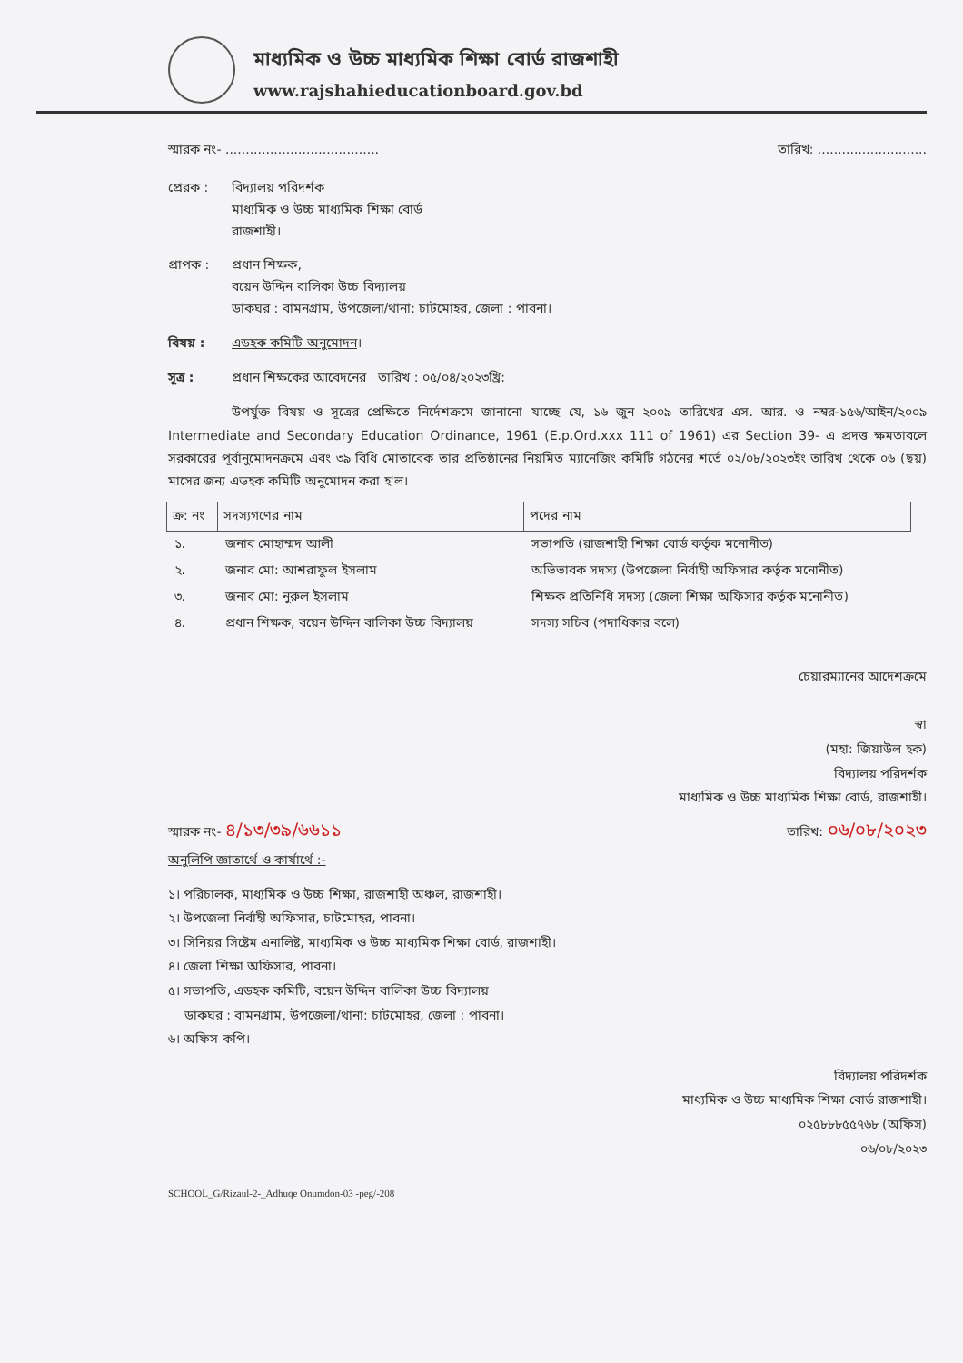মাধ্যমিক ও উচ্চ মাধ্যমিক শিক্ষা বোর্ড রাজশাহী
www.rajshahieducationboard.gov.bd
স্মারক নং- ...................................... তারিখ: ...........................
প্রেরক : বিদ্যালয় পরিদর্শক
মাধ্যমিক ও উচ্চ মাধ্যমিক শিক্ষা বোর্ড
রাজশাহী।
প্রাপক : প্রধান শিক্ষক,
বয়েন উদ্দিন বালিকা উচ্চ বিদ্যালয়
ডাকঘর : বামনগ্রাম, উপজেলা/থানা: চাটমোহর, জেলা : পাবনা।
বিষয় : এডহক কমিটি অনুমোদন।
সূত্র : প্রধান শিক্ষকের আবেদনের তারিখ : ০৫/০৪/২০২৩খ্রি:
উপর্যুক্ত বিষয় ও সূত্রের প্রেক্ষিতে নির্দেশক্রমে জানানো যাচ্ছে যে, ১৬ জুন ২০০৯ তারিখের এস. আর. ও নম্বর-১৫৬/আইন/২০০৯ Intermediate and Secondary Education Ordinance, 1961 (E.p.Ord.xxx 111 of 1961) এর Section 39- এ প্রদত্ত ক্ষমতাবলে সরকারের পূর্বানুমোদনক্রমে এবং ৩৯ বিধি মোতাবেক তার প্রতিষ্ঠানের নিয়মিত ম্যানেজিং কমিটি গঠনের শর্তে ০২/০৮/২০২৩ইং তারিখ থেকে ০৬ (ছয়) মাসের জন্য এডহক কমিটি অনুমোদন করা হ'ল।
| ক্র: নং | সদস্যগণের নাম | পদের নাম |
| --- | --- | --- |
| ১. | জনাব মোহাম্মদ আলী | সভাপতি (রাজশাহী শিক্ষা বোর্ড কর্তৃক মনোনীত) |
| ২. | জনাব মো: আশরাফুল ইসলাম | অভিভাবক সদস্য (উপজেলা নির্বাহী অফিসার কর্তৃক মনোনীত) |
| ৩. | জনাব মো: নুরুল ইসলাম | শিক্ষক প্রতিনিধি সদস্য (জেলা শিক্ষা অফিসার কর্তৃক মনোনীত) |
| ৪. | প্রধান শিক্ষক, বয়েন উদ্দিন বালিকা উচ্চ বিদ্যালয় | সদস্য সচিব (পদাধিকার বলে) |
চেয়ারম্যানের আদেশক্রমে
স্বা
(মহা: জিয়াউল হক)
বিদ্যালয় পরিদর্শক
মাধ্যমিক ও উচ্চ মাধ্যমিক শিক্ষা বোর্ড, রাজশাহী।
স্মারক নং- ৪/১৩/৩৯/৬৬১১ তারিখ: ০৬/০৮/২০২৩
অনুলিপি জ্ঞাতার্থে ও কার্যার্থে :-
১। পরিচালক, মাধ্যমিক ও উচ্চ শিক্ষা, রাজশাহী অঞ্চল, রাজশাহী।
২। উপজেলা নির্বাহী অফিসার, চাটমোহর, পাবনা।
৩। সিনিয়র সিষ্টেম এনালিষ্ট, মাধ্যমিক ও উচ্চ মাধ্যমিক শিক্ষা বোর্ড, রাজশাহী।
৪। জেলা শিক্ষা অফিসার, পাবনা।
৫। সভাপতি, এডহক কমিটি, বয়েন উদ্দিন বালিকা উচ্চ বিদ্যালয়
ডাকঘর : বামনগ্রাম, উপজেলা/থানা: চাটমোহর, জেলা : পাবনা।
৬। অফিস কপি।
বিদ্যালয় পরিদর্শক
মাধ্যমিক ও উচ্চ মাধ্যমিক শিক্ষা বোর্ড রাজশাহী।
০২৫৮৮৮৫৫৭৬৮ (অফিস)
০৬/০৮/২০২৩
SCHOOL_G/Rizaul-2-_Adhuqe Onumdon-03 -peg/-208